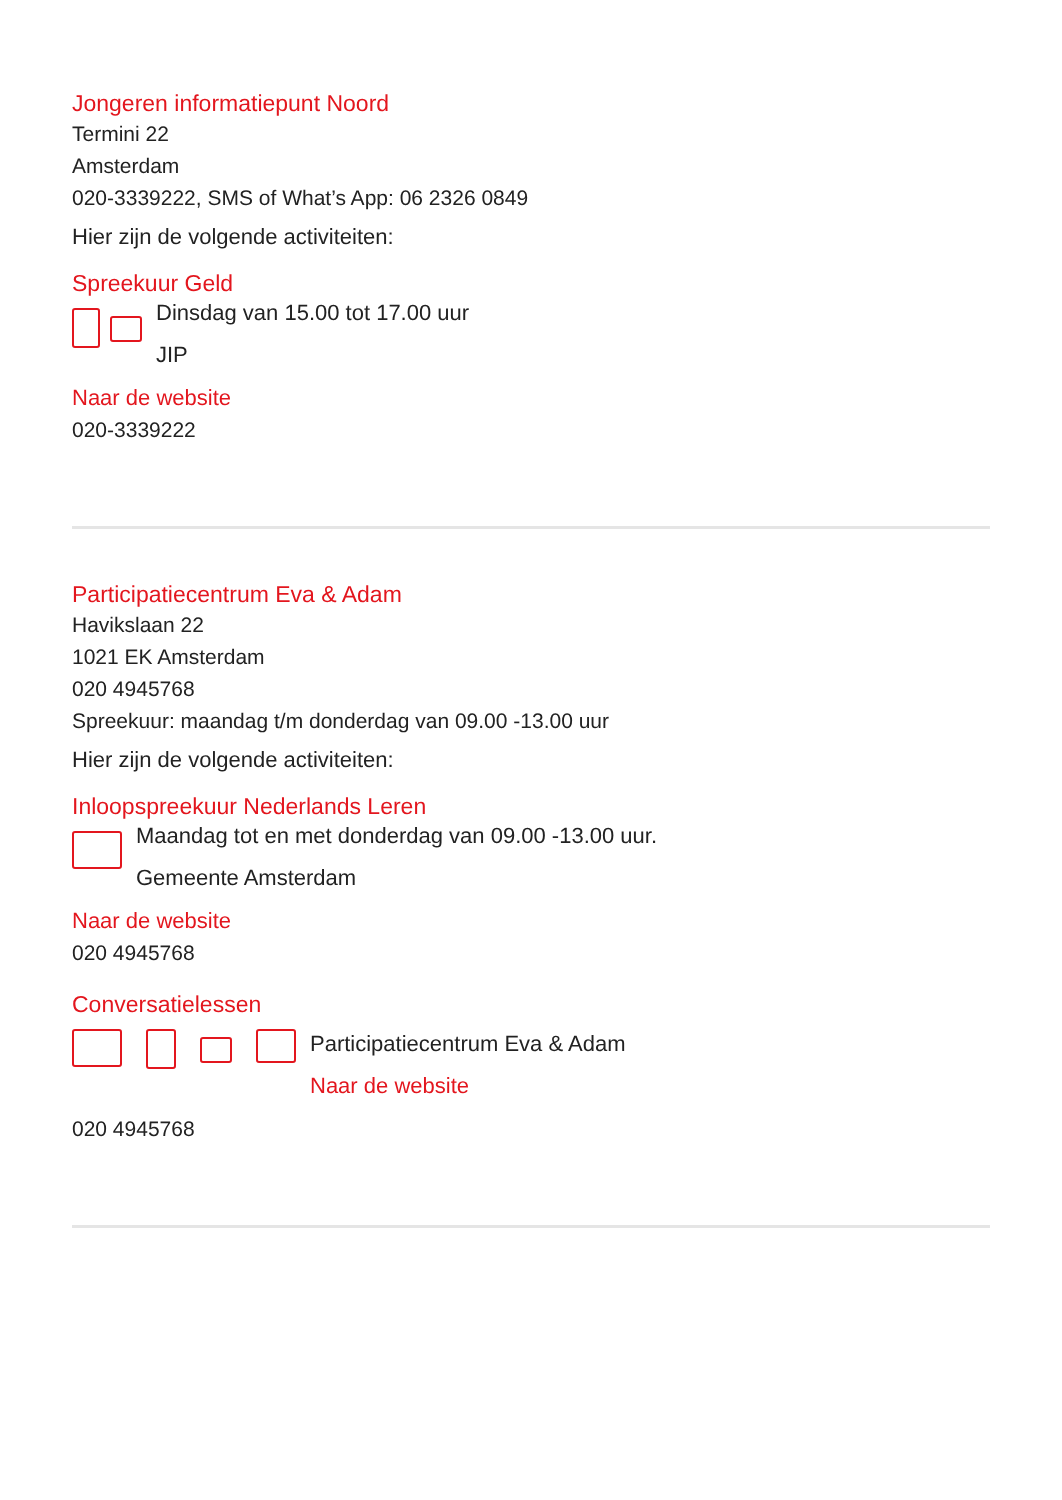Jongeren informatiepunt Noord
Termini 22
Amsterdam
020-3339222, SMS of What’s App: 06 2326 0849
Hier zijn de volgende activiteiten:
Spreekuur Geld
Dinsdag van 15.00 tot 17.00 uur
JIP
Naar de website
020-3339222
Participatiecentrum Eva & Adam
Havikslaan 22
1021 EK Amsterdam
020 4945768
Spreekuur: maandag t/m donderdag van 09.00 -13.00 uur
Hier zijn de volgende activiteiten:
Inloopspreekuur Nederlands Leren
Maandag tot en met donderdag van 09.00 -13.00 uur.
Gemeente Amsterdam
Naar de website
020 4945768
Conversatielessen
Participatiecentrum Eva & Adam
Naar de website
020 4945768